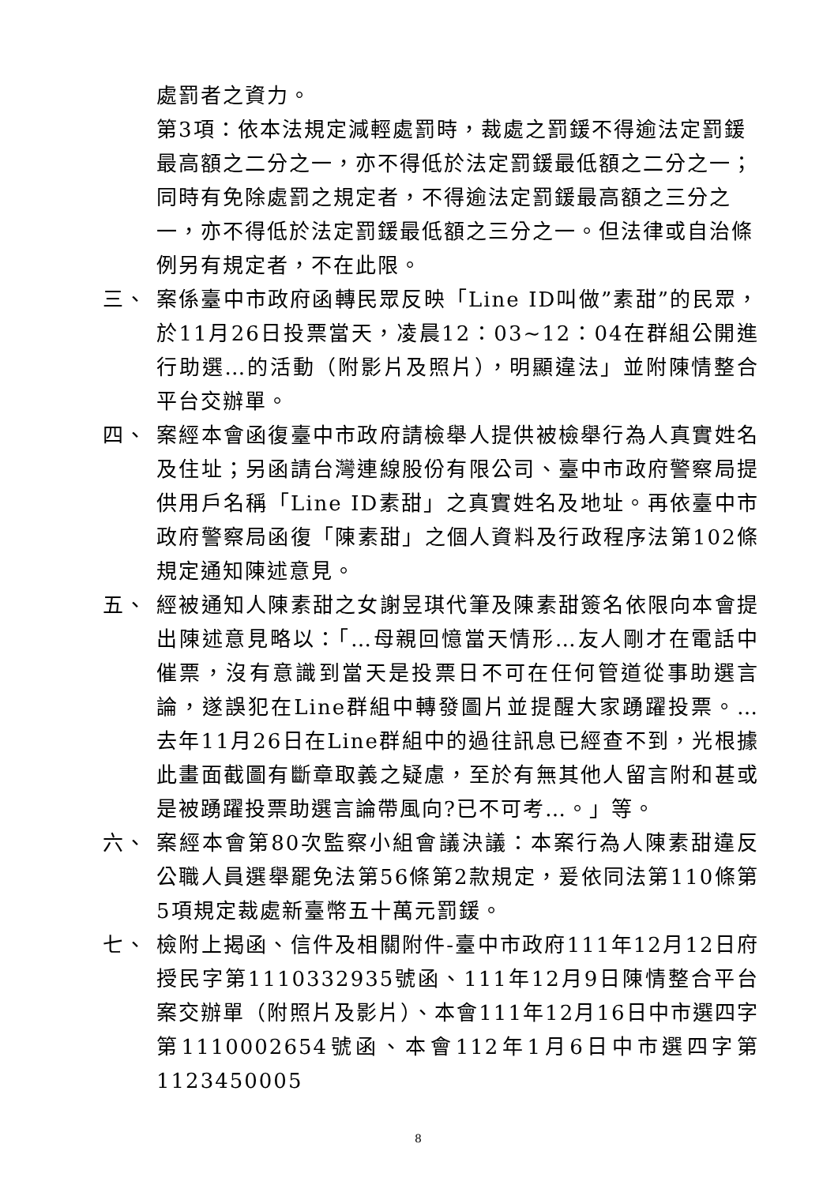處罰者之資力。
第3項：依本法規定減輕處罰時，裁處之罰鍰不得逾法定罰鍰最高額之二分之一，亦不得低於法定罰鍰最低額之二分之一；同時有免除處罰之規定者，不得逾法定罰鍰最高額之三分之一，亦不得低於法定罰鍰最低額之三分之一。但法律或自治條例另有規定者，不在此限。
三、 案係臺中市政府函轉民眾反映「Line ID叫做”素甜”的民眾，於11月26日投票當天，凌晨12：03~12：04在群組公開進行助選…的活動（附影片及照片），明顯違法」並附陳情整合平台交辦單。
四、 案經本會函復臺中市政府請檢舉人提供被檢舉行為人真實姓名及住址；另函請台灣連線股份有限公司、臺中市政府警察局提供用戶名稱「Line ID素甜」之真實姓名及地址。再依臺中市政府警察局函復「陳素甜」之個人資料及行政程序法第102條規定通知陳述意見。
五、 經被通知人陳素甜之女謝昱琪代筆及陳素甜簽名依限向本會提出陳述意見略以：「…母親回憶當天情形…友人剛才在電話中催票，沒有意識到當天是投票日不可在任何管道從事助選言論，遂誤犯在Line群組中轉發圖片並提醒大家踴躍投票。…去年11月26日在Line群組中的過往訊息已經查不到，光根據此畫面截圖有斷章取義之疑慮，至於有無其他人留言附和甚或是被踴躍投票助選言論帶風向?已不可考…。」等。
六、 案經本會第80次監察小組會議決議：本案行為人陳素甜違反公職人員選舉罷免法第56條第2款規定，爰依同法第110條第5項規定裁處新臺幣五十萬元罰鍰。
七、 檢附上揭函、信件及相關附件-臺中市政府111年12月12日府授民字第1110332935號函、111年12月9日陳情整合平台案交辦單（附照片及影片）、本會111年12月16日中市選四字第1110002654號函、本會112年1月6日中市選四字第1123450005
8